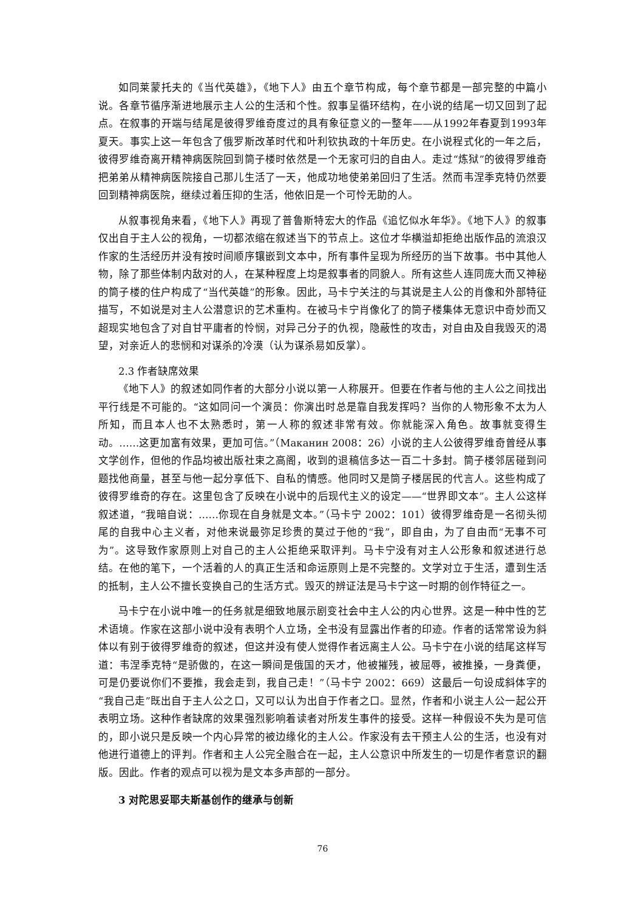如同莱蒙托夫的《当代英雄》，《地下人》由五个章节构成，每个章节都是一部完整的中篇小说。各章节循序渐进地展示主人公的生活和个性。叙事呈循环结构，在小说的结尾一切又回到了起点。在叙事的开端与结尾是彼得罗维奇度过的具有象征意义的一整年——从1992年春夏到1993年夏天。事实上这一年包含了俄罗斯改革时代和叶利钦执政的十年历史。在小说程式化的一年之后，彼得罗维奇离开精神病医院回到筒子楼时依然是一个无家可归的自由人。走过“炼狱”的彼得罗维奇把弟弟从精神病医院接自己那儿生活了一天，他成功地使弟弟回归了生活。然而韦涅季克特仍然要回到精神病医院，继续过着压抑的生活，他依旧是一个可怜无助的人。
从叙事视角来看，《地下人》再现了普鲁斯特宏大的作品《追忆似水年华》。《地下人》的叙事仅出自于主人公的视角，一切都浓缩在叙述当下的节点上。这位才华横溢却拒绝出版作品的流浪汉作家的生活经历并没有按时间顺序镶嵌到文本中，所有事件呈现为所经历的当下故事。书中其他人物，除了那些体制内敌对的人，在某种程度上均是叙事者的同貌人。所有这些人连同庞大而又神秘的筒子楼的住户构成了“当代英雄”的形象。因此，马卡宁关注的与其说是主人公的肖像和外部特征描写，不如说是对主人公潜意识的艺术重构。在被马卡宁肖像化了的筒子楼集体无意识中奇妙而又超现实地包含了对自甘平庸者的怜悯，对异己分子的仇视，隐蔽性的攻击，对自由及自我毁灭的渴望，对亲近人的悲悯和对谋杀的冷漠（认为谋杀易如反掌）。
2.3 作者缺席效果
《地下人》的叙述如同作者的大部分小说以第一人称展开。但要在作者与他的主人公之间找出平行线是不可能的。“这如同问一个演员：你演出时总是靠自我发挥吗？当你的人物形象不太为人所知，而且本人也不太熟悉时，第一人称的叙述非常有效。你就能深入角色。故事就变得生动。……这更加富有效果，更加可信。”（Маканин 2008：26）小说的主人公彼得罗维奇曾经从事文学创作，但他的作品均被出版社束之高阁，收到的退稿信多达一百二十多封。筒子楼邻居碰到问题找他商量，甚至与他一起分享低下、自私的情感。他同时又是筒子楼居民的代言人。这些构成了彼得罗维奇的存在。这里包含了反映在小说中的后现代主义的设定——“世界即文本”。主人公这样叙述道，“我暗自说：……你现在自身就是文本。”（马卡宁 2002：101）彼得罗维奇是一名彻头彻尾的自我中心主义者，对他来说最弥足珍贵的莫过于他的“我”，即自由，为了自由而“无事不可为”。这导致作家原则上对自己的主人公拒绝采取评判。马卡宁没有对主人公形象和叙述进行总结。在他的笔下，一个活着的人的真正生活和命运原则上是不完整的。文学对立于生活，遭到生活的抵制，主人公不擅长变换自己的生活方式。毁灭的辨证法是马卡宁这一时期的创作特征之一。
马卡宁在小说中唯一的任务就是细致地展示剧变社会中主人公的内心世界。这是一种中性的艺术语境。作家在这部小说中没有表明个人立场，全书没有显露出作者的印迹。作者的话常常设为斜体以有别于彼得罗维奇的叙述，但这并没有使人觉得作者远离主人公。马卡宁在小说的结尾这样写道：韦涅季克特“是骄傲的，在这一瞬间是俄国的天才，他被摧残，被屈辱，被推搡，一身粪便，可是仍要说你们不要推，我会走到，我自己走！”（马卡宁 2002：669）这最后一句设成斜体字的“我自己走”既出自于主人公之口，又可以认为出自于作者之口。显然，作者和小说主人公一起公开表明立场。这种作者缺席的效果强烈影响着读者对所发生事件的接受。这样一种假设不失为是可信的，即小说只是反映一个内心异常的被边缘化的主人公。作家没有去干预主人公的生活，也没有对他进行道德上的评判。作者和主人公完全融合在一起，主人公意识中所发生的一切是作者意识的翻版。因此。作者的观点可以视为是文本多声部的一部分。
3 对陀思妥耶夫斯基创作的继承与创新
76